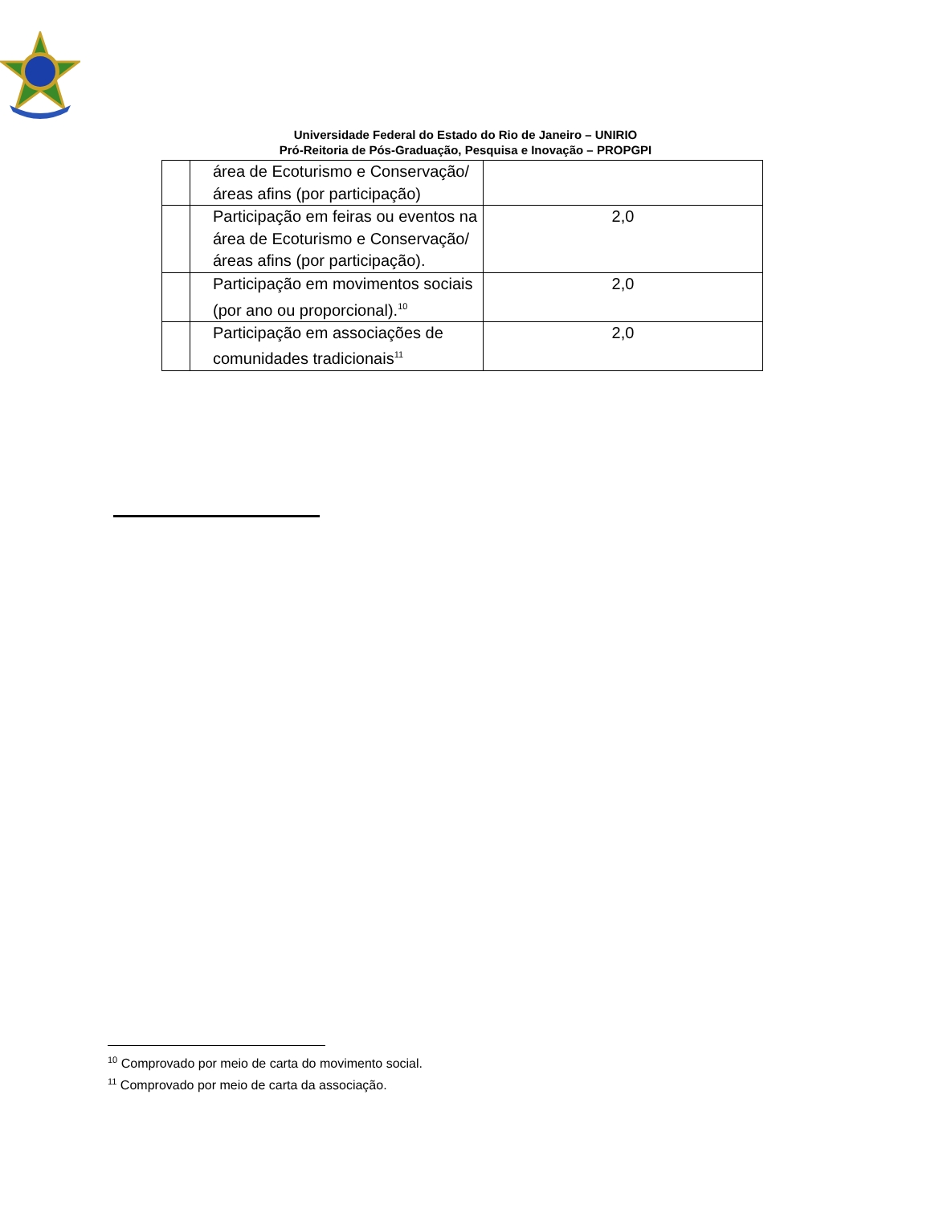Universidade Federal do Estado do Rio de Janeiro – UNIRIO
Pró-Reitoria de Pós-Graduação, Pesquisa e Inovação – PROPGPI
| | área de Ecoturismo e Conservação/áreas afins (por participação) | |
| | Participação em feiras ou eventos na área de Ecoturismo e Conservação/áreas afins (por participação). | 2,0 |
| | Participação em movimentos sociais (por ano ou proporcional).<sup>10</sup> | 2,0 |
| | Participação em associações de comunidades tradicionais<sup>11</sup> | 2,0 |
<sup>10</sup> Comprovado por meio de carta do movimento social.
<sup>11</sup> Comprovado por meio de carta da associação.